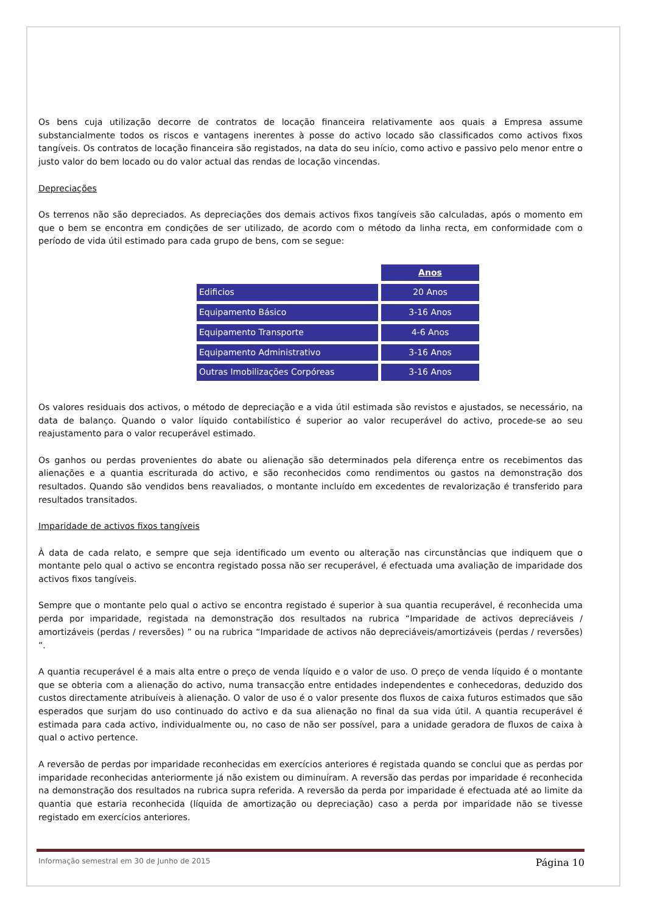Os bens cuja utilização decorre de contratos de locação financeira relativamente aos quais a Empresa assume substancialmente todos os riscos e vantagens inerentes à posse do activo locado são classificados como activos fixos tangíveis. Os contratos de locação financeira são registados, na data do seu início, como activo e passivo pelo menor entre o justo valor do bem locado ou do valor actual das rendas de locação vincendas.
Depreciações
Os terrenos não são depreciados. As depreciações dos demais activos fixos tangíveis são calculadas, após o momento em que o bem se encontra em condições de ser utilizado, de acordo com o método da linha recta, em conformidade com o período de vida útil estimado para cada grupo de bens, com se segue:
| | Anos |
| Edificios | 20 Anos |
| Equipamento Básico | 3-16 Anos |
| Equipamento Transporte | 4-6 Anos |
| Equipamento Administrativo | 3-16 Anos |
| Outras Imobilizações Corpóreas | 3-16 Anos |
Os valores residuais dos activos, o método de depreciação e a vida útil estimada são revistos e ajustados, se necessário, na data de balanço. Quando o valor líquido contabilístico é superior ao valor recuperável do activo, procede-se ao seu reajustamento para o valor recuperável estimado.
Os ganhos ou perdas provenientes do abate ou alienação são determinados pela diferença entre os recebimentos das alienações e a quantia escriturada do activo, e são reconhecidos como rendimentos ou gastos na demonstração dos resultados. Quando são vendidos bens reavaliados, o montante incluído em excedentes de revalorização é transferido para resultados transitados.
Imparidade de activos fixos tangíveis
À data de cada relato, e sempre que seja identificado um evento ou alteração nas circunstâncias que indiquem que o montante pelo qual o activo se encontra registado possa não ser recuperável, é efectuada uma avaliação de imparidade dos activos fixos tangíveis.
Sempre que o montante pelo qual o activo se encontra registado é superior à sua quantia recuperável, é reconhecida uma perda por imparidade, registada na demonstração dos resultados na rubrica “Imparidade de activos depreciáveis / amortizáveis (perdas / reversões) ” ou na rubrica “Imparidade de activos não depreciáveis/amortizáveis (perdas / reversões) ”.
A quantia recuperável é a mais alta entre o preço de venda líquido e o valor de uso. O preço de venda líquido é o montante que se obteria com a alienação do activo, numa transacção entre entidades independentes e conhecedoras, deduzido dos custos directamente atribuíveis à alienação. O valor de uso é o valor presente dos fluxos de caixa futuros estimados que são esperados que surjam do uso continuado do activo e da sua alienação no final da sua vida útil. A quantia recuperável é estimada para cada activo, individualmente ou, no caso de não ser possível, para a unidade geradora de fluxos de caixa à qual o activo pertence.
A reversão de perdas por imparidade reconhecidas em exercícios anteriores é registada quando se conclui que as perdas por imparidade reconhecidas anteriormente já não existem ou diminuíram. A reversão das perdas por imparidade é reconhecida na demonstração dos resultados na rubrica supra referida. A reversão da perda por imparidade é efectuada até ao limite da quantia que estaria reconhecida (líquida de amortização ou depreciação) caso a perda por imparidade não se tivesse registado em exercícios anteriores.
Informação semestral em 30 de Junho de 2015 Página 10